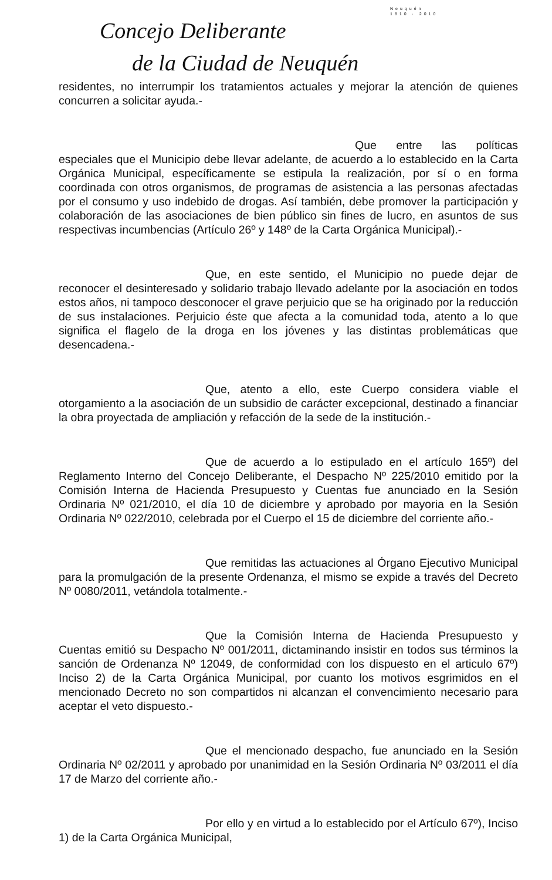Neuquén
1810 · 2010
Concejo Deliberante
de la Ciudad de Neuquén
residentes, no interrumpir los tratamientos actuales y mejorar la atención de quienes concurren a solicitar ayuda.-
Que entre las políticas especiales que el Municipio debe llevar adelante, de acuerdo a lo establecido en la Carta Orgánica Municipal, específicamente se estipula la realización, por sí o en forma coordinada con otros organismos, de programas de asistencia a las personas afectadas por el consumo y uso indebido de drogas. Así también, debe promover la participación y colaboración de las asociaciones de bien público sin fines de lucro, en asuntos de sus respectivas incumbencias (Artículo 26º y 148º de la Carta Orgánica Municipal).-
Que, en este sentido, el Municipio no puede dejar de reconocer el desinteresado y solidario trabajo llevado adelante por la asociación en todos estos años, ni tampoco desconocer el grave perjuicio que se ha originado por la reducción de sus instalaciones. Perjuicio éste que afecta a la comunidad toda, atento a lo que significa el flagelo de la droga en los jóvenes y las distintas problemáticas que desencadena.-
Que, atento a ello, este Cuerpo considera viable el otorgamiento a la asociación de un subsidio de carácter excepcional, destinado a financiar la obra proyectada de ampliación y refacción de la sede de la institución.-
Que de acuerdo a lo estipulado en el artículo 165º) del Reglamento Interno del Concejo Deliberante, el Despacho Nº 225/2010 emitido por la Comisión Interna de Hacienda Presupuesto y Cuentas fue anunciado en la Sesión Ordinaria Nº 021/2010, el día 10 de diciembre y aprobado por mayoria en la Sesión Ordinaria Nº 022/2010, celebrada por el Cuerpo el 15 de diciembre del corriente año.-
Que remitidas las actuaciones al Órgano Ejecutivo Municipal para la promulgación de la presente Ordenanza, el mismo se expide a través del Decreto Nº 0080/2011, vetándola totalmente.-
Que la Comisión Interna de Hacienda Presupuesto y Cuentas emitió su Despacho Nº 001/2011, dictaminando insistir en todos sus términos la sanción de Ordenanza Nº 12049, de conformidad con los dispuesto en el articulo 67º) Inciso 2) de la Carta Orgánica Municipal, por cuanto los motivos esgrimidos en el mencionado Decreto no son compartidos ni alcanzan el convencimiento necesario para aceptar el veto dispuesto.-
Que el mencionado despacho, fue anunciado en la Sesión Ordinaria Nº 02/2011 y aprobado por unanimidad en la Sesión Ordinaria Nº 03/2011 el día 17 de Marzo del corriente año.-
Por ello y en virtud a lo establecido por el Artículo 67º), Inciso 1) de la Carta Orgánica Municipal,